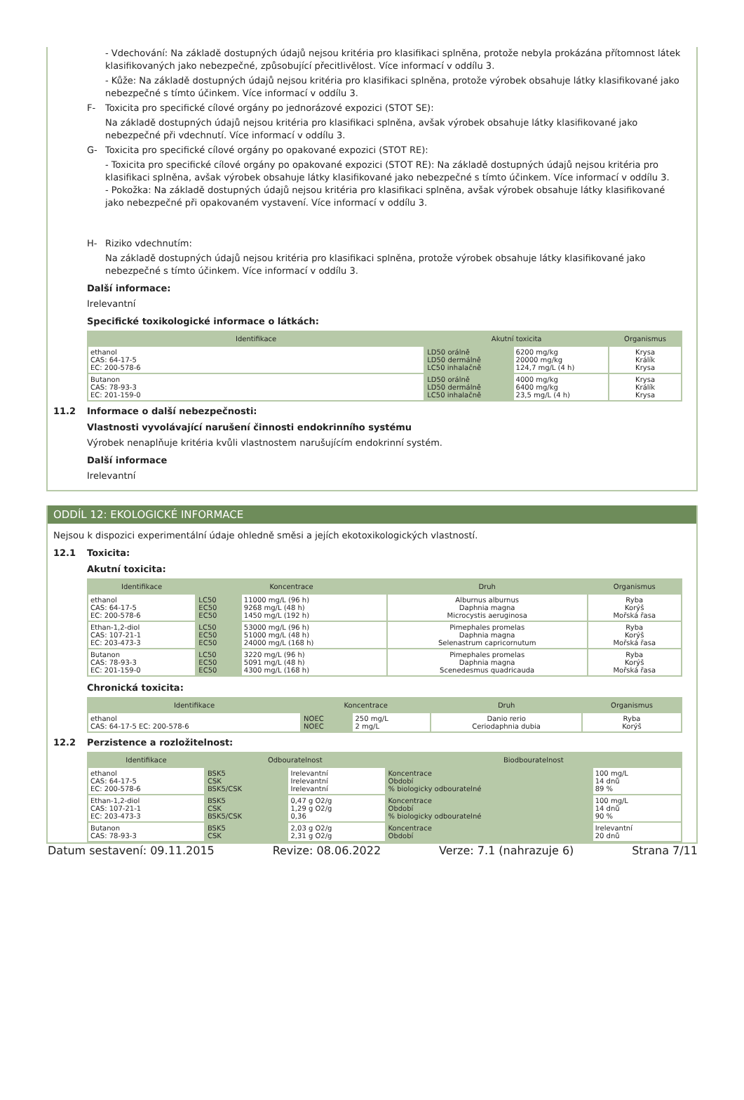- Vdechování: Na základě dostupných údajů nejsou kritéria pro klasifikaci splněna, protože nebyla prokázána přítomnost látek klasifikovaných jako nebezpečné, způsobující přecitlivělost. Více informací v oddílu 3.
- Kůže: Na základě dostupných údajů nejsou kritéria pro klasifikaci splněna, protože výrobek obsahuje látky klasifikované jako nebezpečné s tímto účinkem. Více informací v oddílu 3.
F- Toxicita pro specifické cílové orgány po jednorázové expozici (STOT SE):
Na základě dostupných údajů nejsou kritéria pro klasifikaci splněna, avšak výrobek obsahuje látky klasifikované jako nebezpečné při vdechnutí. Více informací v oddílu 3.
G- Toxicita pro specifické cílové orgány po opakované expozici (STOT RE):
- Toxicita pro specifické cílové orgány po opakované expozici (STOT RE): Na základě dostupných údajů nejsou kritéria pro klasifikaci splněna, avšak výrobek obsahuje látky klasifikované jako nebezpečné s tímto účinkem. Více informací v oddílu 3.
- Pokožka: Na základě dostupných údajů nejsou kritéria pro klasifikaci splněna, avšak výrobek obsahuje látky klasifikované jako nebezpečné při opakovaném vystavení. Více informací v oddílu 3.
H- Riziko vdechnutím:
Na základě dostupných údajů nejsou kritéria pro klasifikaci splněna, protože výrobek obsahuje látky klasifikované jako nebezpečné s tímto účinkem. Více informací v oddílu 3.
Další informace:
Irelevantní
Specifické toxikologické informace o látkách:
| Identifikace | Akutní toxicita | | Organismus |
| --- | --- | --- | --- |
| ethanol CAS: 64-17-5 EC: 200-578-6 | LD50 orálně LD50 dermálně LC50 inhalačně | 6200 mg/kg 20000 mg/kg 124,7 mg/L (4 h) | Krysa Králík Krysa |
| Butanon CAS: 78-93-3 EC: 201-159-0 | LD50 orálně LD50 dermálně LC50 inhalačně | 4000 mg/kg 6400 mg/kg 23,5 mg/L (4 h) | Krysa Králík Krysa |
11.2 Informace o další nebezpečnosti:
Vlastnosti vyvolávající narušení činnosti endokrinního systému
Výrobek nenaplňuje kritéria kvůli vlastnostem narušujícím endokrinní systém.
Další informace
Irelevantní
ODDÍL 12: EKOLOGICKÉ INFORMACE
Nejsou k dispozici experimentální údaje ohledně směsi a jejích ekotoxikologických vlastností.
12.1 Toxicita:
Akutní toxicita:
| Identifikace | Koncentrace | | Druh | Organismus |
| --- | --- | --- | --- | --- |
| ethanol CAS: 64-17-5 EC: 200-578-6 | LC50 EC50 EC50 | 11000 mg/L (96 h) 9268 mg/L (48 h) 1450 mg/L (192 h) | Alburnus alburnus Daphnia magna Microcystis aeruginosa | Ryba Korýš Mořská řasa |
| Ethan-1,2-diol CAS: 107-21-1 EC: 203-473-3 | LC50 EC50 EC50 | 53000 mg/L (96 h) 51000 mg/L (48 h) 24000 mg/L (168 h) | Pimephales promelas Daphnia magna Selenastrum capricornutum | Ryba Korýš Mořská řasa |
| Butanon CAS: 78-93-3 EC: 201-159-0 | LC50 EC50 EC50 | 3220 mg/L (96 h) 5091 mg/L (48 h) 4300 mg/L (168 h) | Pimephales promelas Daphnia magna Scenedesmus quadricauda | Ryba Korýš Mořská řasa |
Chronická toxicita:
| Identifikace | Koncentrace | | Druh | Organismus |
| --- | --- | --- | --- | --- |
| ethanol CAS: 64-17-5 EC: 200-578-6 | NOEC NOEC | 250 mg/L 2 mg/L | Danio rerio Ceriodaphnia dubia | Ryba Korýš |
12.2 Perzistence a rozložitelnost:
| Identifikace | Odbouratelnost | | Biodbouratelnost | |
| --- | --- | --- | --- | --- |
| ethanol CAS: 64-17-5 EC: 200-578-6 | BSK5 CSK BSK5/CSK | Irelevantní Irelevantní Irelevantní | Koncentrace Období % biologicky odbouratelné | 100 mg/L 14 dnů 89 % |
| Ethan-1,2-diol CAS: 107-21-1 EC: 203-473-3 | BSK5 CSK BSK5/CSK | 0,47 g O2/g 1,29 g O2/g 0,36 | Koncentrace Období % biologicky odbouratelné | 100 mg/L 14 dnů 90 % |
| Butanon CAS: 78-93-3 | BSK5 CSK | 2,03 g O2/g 2,31 g O2/g | Koncentrace Období | Irelevantní 20 dnů |
Datum sestavení: 09.11.2015 Revize: 08.06.2022 Verze: 7.1 (nahrazuje 6) Strana 7/11